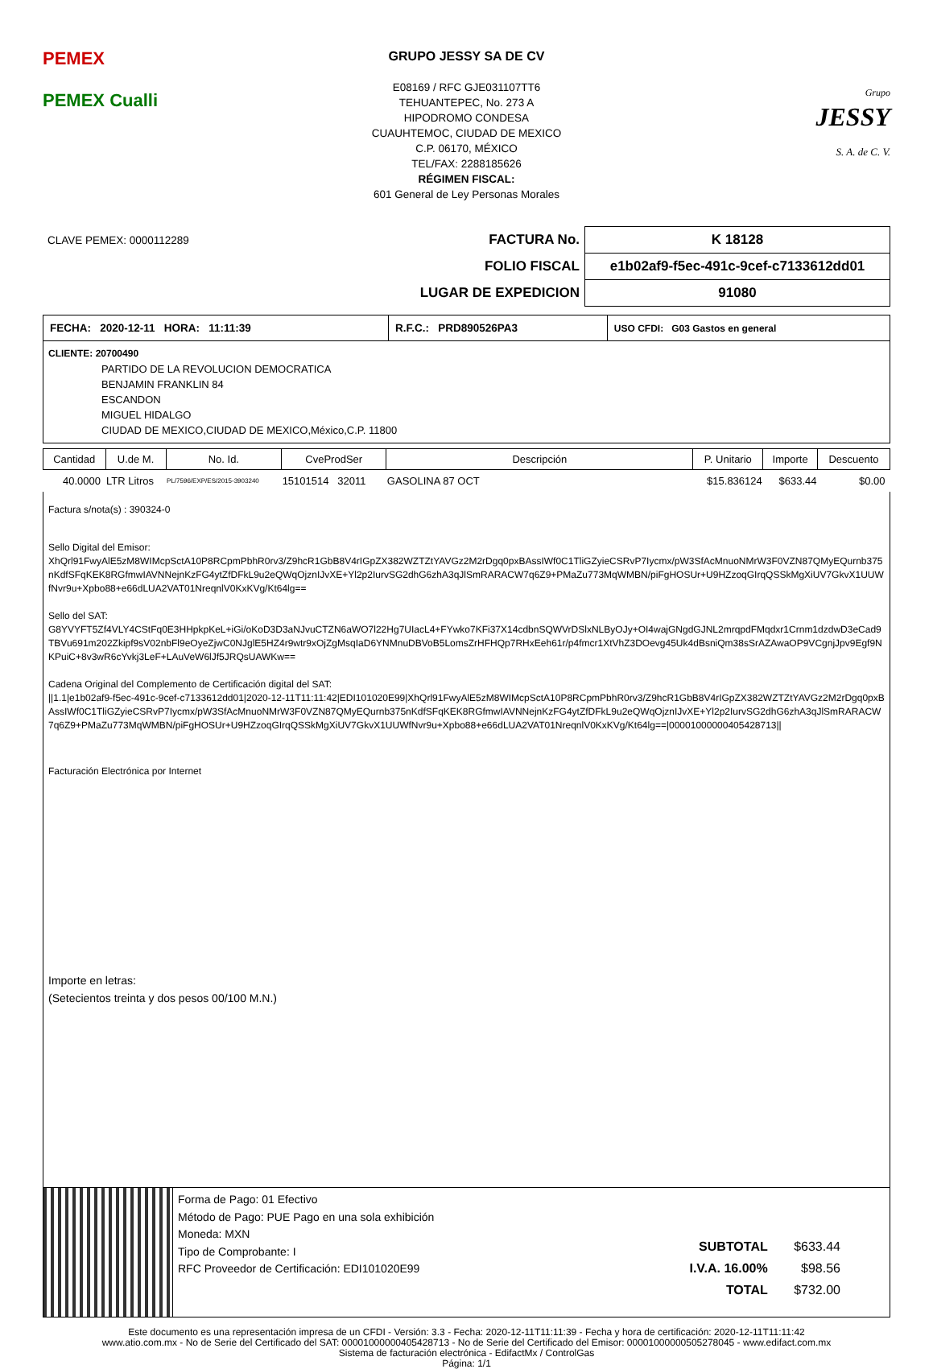PEMEX
PEMEX Cualli
GRUPO JESSY SA DE CV
E08169 / RFC GJE031107TT6
TEHUANTEPEC, No. 273 A
HIPODROMO CONDESA
CUAUHTEMOC, CIUDAD DE MEXICO
C.P. 06170, MÉXICO
TEL/FAX: 2288185626
RÉGIMEN FISCAL:
601 General de Ley Personas Morales
Grupo
JESSY
S. A. de C. V.
| CLAVE PEMEX: 0000112289 | FACTURA No. | K 18128 |
| | FOLIO FISCAL | e1b02af9-f5ec-491c-9cef-c7133612dd01 |
| | LUGAR DE EXPEDICION | 91080 |
| FECHA: 2020-12-11 HORA: 11:11:39 | R.F.C.: PRD890526PA3 | USO CFDI: G03 Gastos en general |
CLIENTE: 20700490
PARTIDO DE LA REVOLUCION DEMOCRATICA
BENJAMIN FRANKLIN 84
ESCANDON
MIGUEL HIDALGO
CIUDAD DE MEXICO,CIUDAD DE MEXICO,México,C.P. 11800
| Cantidad | U.de M. | No. Id. | CveProdSer | Descripción | P. Unitario | Importe | Descuento |
| --- | --- | --- | --- | --- | --- | --- | --- |
| 40.0000 | LTR Litros | PL/7596/EXP/ES/2015-3903240 | 15101514 32011 | GASOLINA 87 OCT | $15.836124 | $633.44 | $0.00 |
Factura s/nota(s) : 390324-0
Sello Digital del Emisor:
XhQrl91FwyAlE5zM8WIMcpSctA10P8RCpmPbhR0rv3/Z9hcR1GbB8V4rIGpZX382WZTZtYAVGz2M2rDgq0pxBAssIWf0C1TliGZyieCSRvP7Iycmx/pW3SfAcMnuoNMrW3F0VZN87QMyEQurnb375nKdfSFqKEK8RGfmwIAVNNejnKzFG4ytZfDFkL9u2eQWqOjznIJvXE+Yl2p2IurvSG2dhG6zhA3qJlSmRARACW7q6Z9+PMaZu773MqWMBN/piFgHOSUr+U9HZzoqGIrqQSSkMgXiUV7GkvX1UUWfNvr9u+Xpbo88+e66dLUA2VAT01NreqnlV0KxKVg/Kt64lg==
Sello del SAT:
G8YVYFT5Zf4VLY4CStFq0E3HHpkpKeL+iGi/oKoD3D3aNJvuCTZN6aWO7l22Hg7UIacL4+FYwko7KFi37X14cdbnSQWVrDSlxNLByOJy+OI4wajGNgdGJNL2mrqpdFMqdxr1Crnm1dzdwD3eCad9TBVu691m202Zkipf9sV02nbFl9eOyeZjwC0NJglE5HZ4r9wtr9xOjZgMsqIaD6YNMnuDBVoB5LomsZrHFHQp7RHxEeh61r/p4fmcr1XtVhZ3DOevg45Uk4dBsniQm38sSrAZAwaOP9VCgnjJpv9Egf9NKPuiC+8v3wR6cYvkj3LeF+LAuVeW6lJf5JRQsUAWKw==
Cadena Original del Complemento de Certificación digital del SAT:
||1.1|e1b02af9-f5ec-491c-9cef-c7133612dd01|2020-12-11T11:11:42|EDI101020E99|XhQrl91FwyAlE5zM8WIMcpSctA10P8RCpmPbhR0rv3/Z9hcR1GbB8V4rIGpZX382WZTZtYAVGz2M2rDgq0pxBAssIWf0C1TliGZyieCSRvP7Iycmx/pW3SfAcMnuoNMrW3F0VZN87QMyEQurnb375nKdfSFqKEK8RGfmwIAVNNejnKzFG4ytZfDFkL9u2eQWqOjznIJvXE+Yl2p2IurvSG2dhG6zhA3qJlSmRARACW7q6Z9+PMaZu773MqWMBN/piFgHOSUr+U9HZzoqGIrqQSSkMgXiUV7GkvX1UUWfNvr9u+Xpbo88+e66dLUA2VAT01NreqnlV0KxKVg/Kt64lg==|00001000000405428713||
Facturación Electrónica por Internet
Importe en letras:
(Setecientos treinta y dos pesos 00/100 M.N.)
Forma de Pago: 01 Efectivo
Método de Pago: PUE Pago en una sola exhibición
Moneda: MXN
Tipo de Comprobante: I
RFC Proveedor de Certificación: EDI101020E99
| SUBTOTAL | $633.44 |
| I.V.A. 16.00% | $98.56 |
| TOTAL | $732.00 |
Este documento es una representación impresa de un CFDI - Versión: 3.3 - Fecha: 2020-12-11T11:11:39 - Fecha y hora de certificación: 2020-12-11T11:11:42
www.atio.com.mx - No de Serie del Certificado del SAT: 00001000000405428713 - No de Serie del Certificado del Emisor: 00001000000505278045 - www.edifact.com.mx
Sistema de facturación electrónica - EdifactMx / ControlGas
Página: 1/1